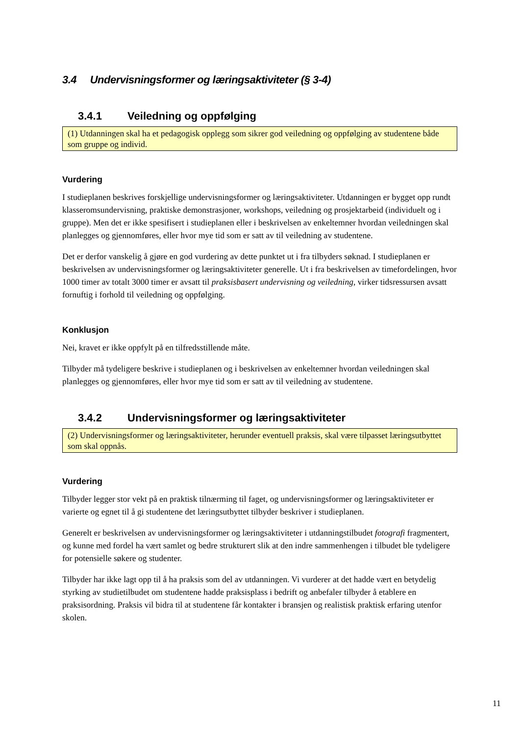3.4 Undervisningsformer og læringsaktiviteter (§ 3-4)
3.4.1 Veiledning og oppfølging
(1) Utdanningen skal ha et pedagogisk opplegg som sikrer god veiledning og oppfølging av studentene både som gruppe og individ.
Vurdering
I studieplanen beskrives forskjellige undervisningsformer og læringsaktiviteter. Utdanningen er bygget opp rundt klasseromsundervisning, praktiske demonstrasjoner, workshops, veiledning og prosjektarbeid (individuelt og i gruppe). Men det er ikke spesifisert i studieplanen eller i beskrivelsen av enkeltemner hvordan veiledningen skal planlegges og gjennomføres, eller hvor mye tid som er satt av til veiledning av studentene.
Det er derfor vanskelig å gjøre en god vurdering av dette punktet ut i fra tilbyders søknad. I studieplanen er beskrivelsen av undervisningsformer og læringsaktiviteter generelle. Ut i fra beskrivelsen av timefordelingen, hvor 1000 timer av totalt 3000 timer er avsatt til praksisbasert undervisning og veiledning, virker tidsressursen avsatt fornuftig i forhold til veiledning og oppfølging.
Konklusjon
Nei, kravet er ikke oppfylt på en tilfredsstillende måte.
Tilbyder må tydeligere beskrive i studieplanen og i beskrivelsen av enkeltemner hvordan veiledningen skal planlegges og gjennomføres, eller hvor mye tid som er satt av til veiledning av studentene.
3.4.2 Undervisningsformer og læringsaktiviteter
(2) Undervisningsformer og læringsaktiviteter, herunder eventuell praksis, skal være tilpasset læringsutbyttet som skal oppnås.
Vurdering
Tilbyder legger stor vekt på en praktisk tilnærming til faget, og undervisningsformer og læringsaktiviteter er varierte og egnet til å gi studentene det læringsutbyttet tilbyder beskriver i studieplanen.
Generelt er beskrivelsen av undervisningsformer og læringsaktiviteter i utdanningstilbudet fotografi fragmentert, og kunne med fordel ha vært samlet og bedre strukturert slik at den indre sammenhengen i tilbudet ble tydeligere for potensielle søkere og studenter.
Tilbyder har ikke lagt opp til å ha praksis som del av utdanningen. Vi vurderer at det hadde vært en betydelig styrking av studietilbudet om studentene hadde praksisplass i bedrift og anbefaler tilbyder å etablere en praksisordning. Praksis vil bidra til at studentene får kontakter i bransjen og realistisk praktisk erfaring utenfor skolen.
11